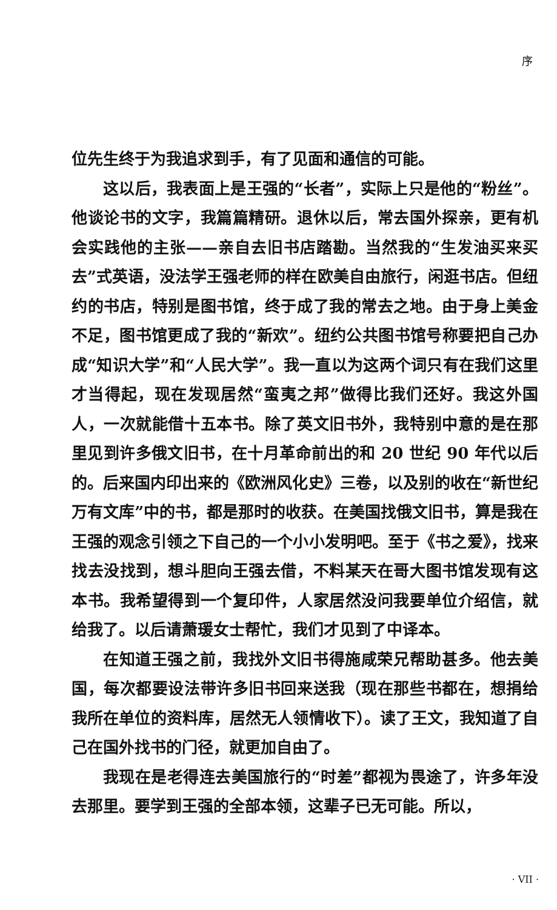序
位先生终于为我追求到手，有了见面和通信的可能。
这以后，我表面上是王强的“长者”，实际上只是他的“粉丝”。他谈论书的文字，我篇篇精研。退休以后，常去国外探亲，更有机会实践他的主张——亲自去旧书店踏勘。当然我的“生发油买来买去”式英语，没法学王强老师的样在欧美自由旅行，闲逛书店。但纽约的书店，特别是图书馆，终于成了我的常去之地。由于身上美金不足，图书馆更成了我的“新欢”。纽约公共图书馆号称要把自己办成“知识大学”和“人民大学”。我一直以为这两个词只有在我们这里才当得起，现在发现居然“蛮夷之邦”做得比我们还好。我这外国人，一次就能借十五本书。除了英文旧书外，我特别中意的是在那里见到许多俄文旧书，在十月革命前出的和 20 世纪 90 年代以后的。后来国内印出来的《欧洲风化史》三卷，以及别的收在“新世纪万有文库”中的书，都是那时的收获。在美国找俄文旧书，算是我在王强的观念引领之下自己的一个小小发明吧。至于《书之爱》，找来找去没找到，想斗胆向王强去借，不料某天在哥大图书馆发现有这本书。我希望得到一个复印件，人家居然没问我要单位介绍信，就给我了。以后请萧瑗女士帮忙，我们才见到了中译本。
在知道王强之前，我找外文旧书得施咸荣兄帮助甚多。他去美国，每次都要设法带许多旧书回来送我（现在那些书都在，想捐给我所在单位的资料库，居然无人领情收下）。读了王文，我知道了自己在国外找书的门径，就更加自由了。
我现在是老得连去美国旅行的“时差”都视为畏途了，许多年没去那里。要学到王强的全部本领，这辈子已无可能。所以，
· VII ·